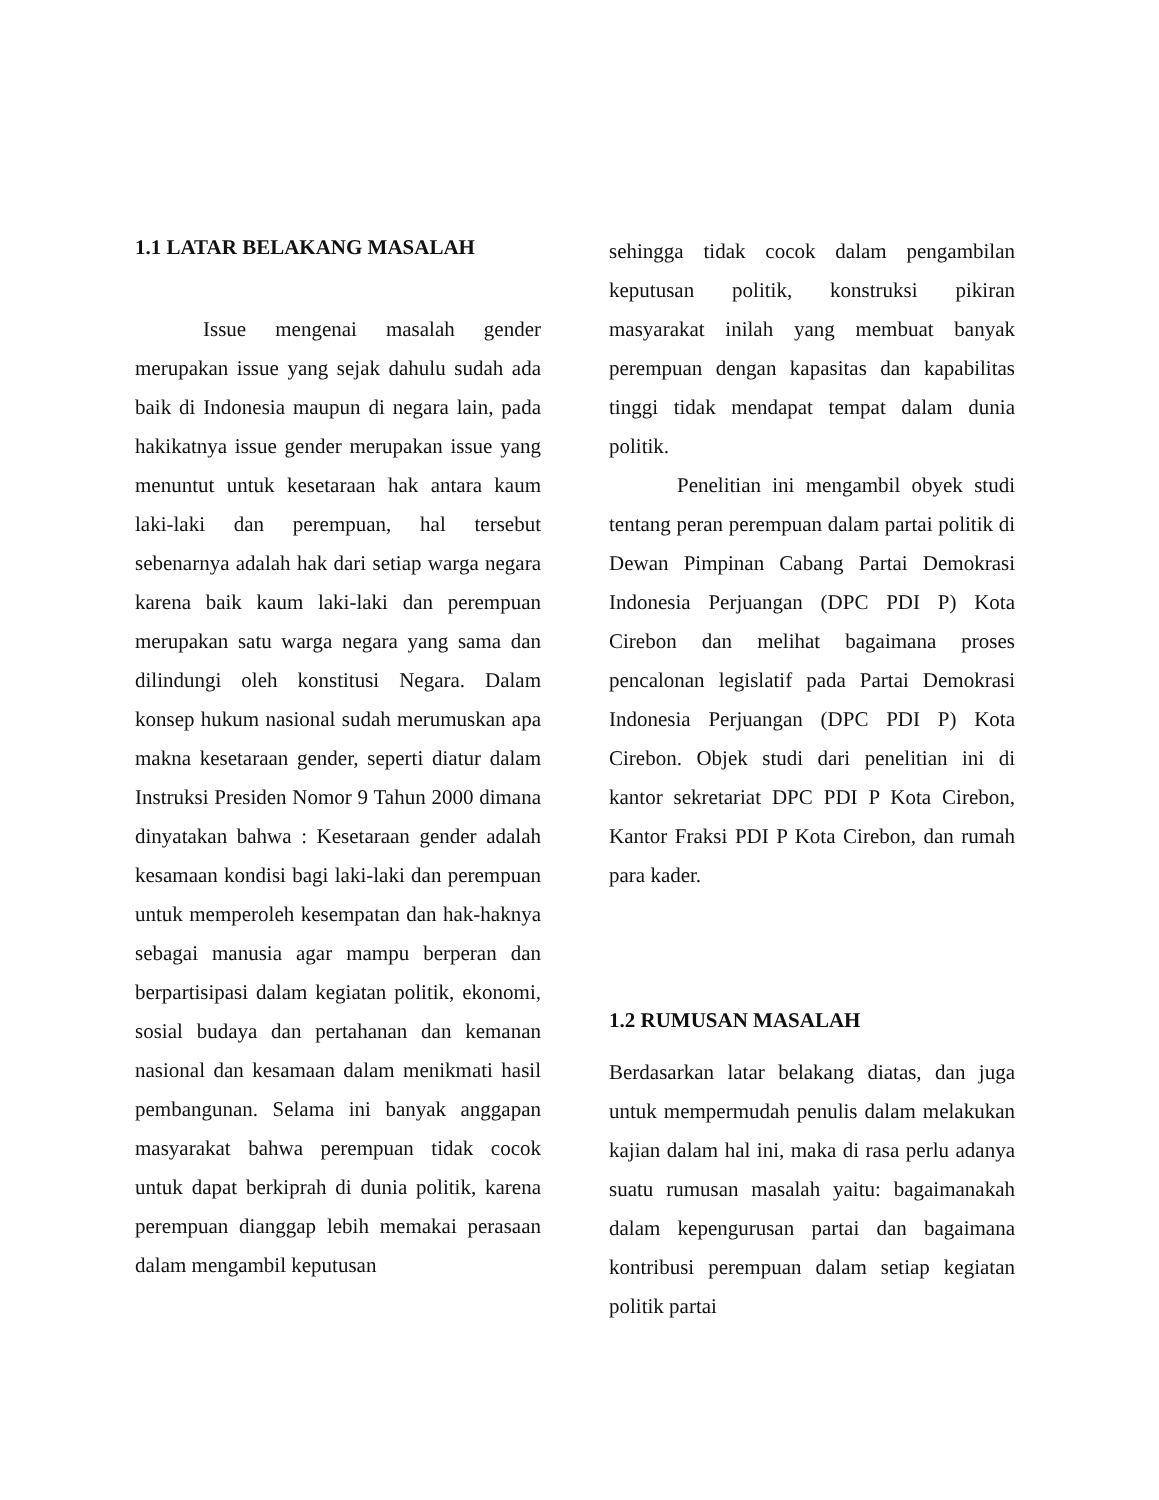1.1 LATAR BELAKANG MASALAH
Issue mengenai masalah gender merupakan issue yang sejak dahulu sudah ada baik di Indonesia maupun di negara lain, pada hakikatnya issue gender merupakan issue yang menuntut untuk kesetaraan hak antara kaum laki-laki dan perempuan, hal tersebut sebenarnya adalah hak dari setiap warga negara karena baik kaum laki-laki dan perempuan merupakan satu warga negara yang sama dan dilindungi oleh konstitusi Negara. Dalam konsep hukum nasional sudah merumuskan apa makna kesetaraan gender, seperti diatur dalam Instruksi Presiden Nomor 9 Tahun 2000 dimana dinyatakan bahwa : Kesetaraan gender adalah kesamaan kondisi bagi laki-laki dan perempuan untuk memperoleh kesempatan dan hak-haknya sebagai manusia agar mampu berperan dan berpartisipasi dalam kegiatan politik, ekonomi, sosial budaya dan pertahanan dan kemanan nasional dan kesamaan dalam menikmati hasil pembangunan. Selama ini banyak anggapan masyarakat bahwa perempuan tidak cocok untuk dapat berkiprah di dunia politik, karena perempuan dianggap lebih memakai perasaan dalam mengambil keputusan
sehingga tidak cocok dalam pengambilan keputusan politik, konstruksi pikiran masyarakat inilah yang membuat banyak perempuan dengan kapasitas dan kapabilitas tinggi tidak mendapat tempat dalam dunia politik.
Penelitian ini mengambil obyek studi tentang peran perempuan dalam partai politik di Dewan Pimpinan Cabang Partai Demokrasi Indonesia Perjuangan (DPC PDI P) Kota Cirebon dan melihat bagaimana proses pencalonan legislatif pada Partai Demokrasi Indonesia Perjuangan (DPC PDI P) Kota Cirebon. Objek studi dari penelitian ini di kantor sekretariat DPC PDI P Kota Cirebon, Kantor Fraksi PDI P Kota Cirebon, dan rumah para kader.
1.2 RUMUSAN MASALAH
Berdasarkan latar belakang diatas, dan juga untuk mempermudah penulis dalam melakukan kajian dalam hal ini, maka di rasa perlu adanya suatu rumusan masalah yaitu: bagaimanakah dalam kepengurusan partai dan bagaimana kontribusi perempuan dalam setiap kegiatan politik partai